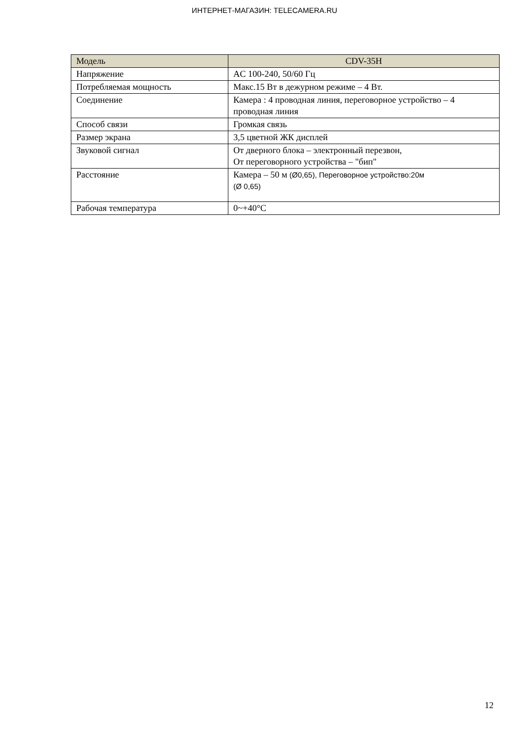ИНТЕРНЕТ-МАГАЗИН: TELECAMERA.RU
| Модель | CDV-35H |
| --- | --- |
| Напряжение | AC 100-240, 50/60 Гц |
| Потребляемая мощность | Макс.15 Вт в дежурном режиме – 4 Вт. |
| Соединение | Камера : 4 проводная линия, переговорное устройство – 4 проводная линия |
| Способ связи | Громкая связь |
| Размер экрана | 3,5 цветной ЖК дисплей |
| Звуковой сигнал | От дверного блока – электронный перезвон, От переговорного устройства – "бип" |
| Расстояние | Камера – 50 м (Ø0,65), Переговорное устройство:20м (Ø 0,65) |
| Рабочая температура | 0~+40°C |
12